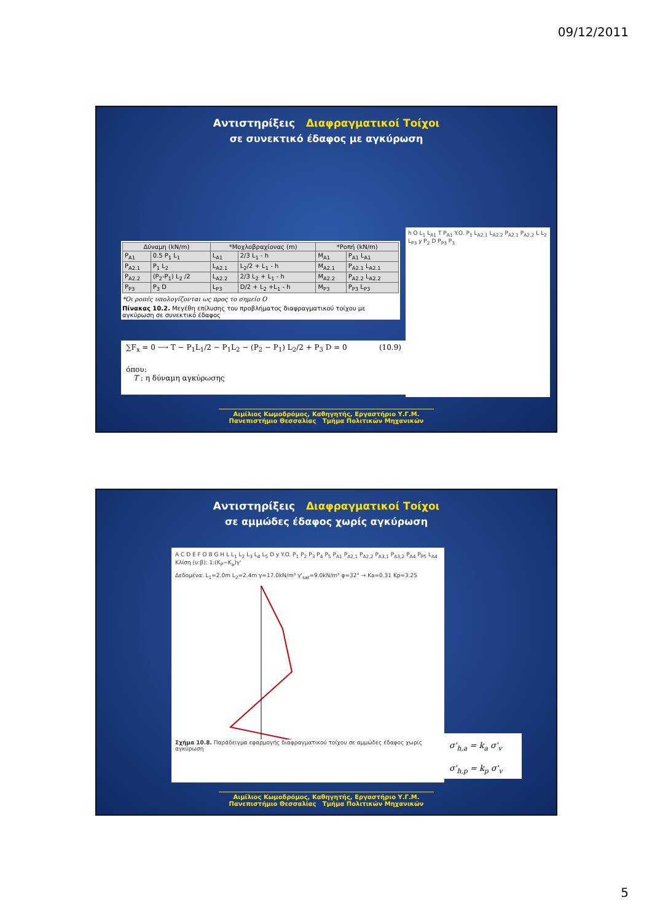09/12/2011
Αντιστηρίξεις Διαφραγματικοί Τοίχοι
σε συνεκτικό έδαφος με αγκύρωση
| Δύναμη (kN/m) | | *Μοχλοβραχίονας (m) | | *Ροπή (kN/m) | |
| --- | --- | --- | --- | --- | --- |
| P<sub>A1</sub> | 0.5 P<sub>1</sub> L<sub>1</sub> | L<sub>A1</sub> | 2/3 L<sub>1</sub> - h | M<sub>A1</sub> | P<sub>A1</sub> L<sub>A1</sub> |
| P<sub>A2.1</sub> | P<sub>1</sub> L<sub>2</sub> | L<sub>A2.1</sub> | L<sub>2</sub>/2 + L<sub>1</sub> - h | M<sub>A2.1</sub> | P<sub>A2.1</sub> L<sub>A2.1</sub> |
| P<sub>A2.2</sub> | (P<sub>2</sub>-P<sub>1</sub>) L<sub>2</sub> /2 | L<sub>A2.2</sub> | 2/3 L<sub>2</sub> + L<sub>1</sub> - h | M<sub>A2.2</sub> | P<sub>A2.2</sub> L<sub>A2.2</sub> |
| P<sub>P3</sub> | P<sub>3</sub> D | L<sub>P3</sub> | D/2 + L<sub>2</sub> +L<sub>1</sub> - h | M<sub>P3</sub> | P<sub>P3</sub> L<sub>P3</sub> |
*Οι ροπές υπολογίζονται ως προς το σημείο O
Πίνακας 10.2. Μεγέθη επίλυσης του προβλήματος διαφραγματικού τοίχου με αγκύρωση σε συνεκτικό έδαφος
∑F<sub>x</sub> = 0 ⟶ T − P<sub>1</sub>L<sub>1</sub>/2 − P<sub>1</sub>L<sub>2</sub> − (P<sub>2</sub> − P<sub>1</sub>) L<sub>2</sub>/2 + P<sub>3</sub> D = 0 (10.9)
όπου:
T : η δύναμη αγκύρωσης
h O L<sub>1</sub> L<sub>A1</sub> T P<sub>A1</sub> Y.O. P<sub>1</sub> L<sub>A2.1</sub> L<sub>A2.2</sub> P<sub>A2.1</sub> P<sub>A2.2</sub> L L<sub>2</sub> L<sub>P3</sub> y P<sub>2</sub> D P<sub>P3</sub> P<sub>3</sub>
Αιμίλιος Κωμοδρόμος, Καθηγητής, Εργαστήριο Υ.Γ.Μ.
Πανεπιστήμιο Θεσσαλίας Τμήμα Πολιτικών Μηχανικών
Αντιστηρίξεις Διαφραγματικοί Τοίχοι
σε αμμώδες έδαφος χωρίς αγκύρωση
A C D E F O B G H L L<sub>1</sub> L<sub>2</sub> L<sub>3</sub> L<sub>4</sub> L<sub>5</sub> D y Y.O. P<sub>1</sub> P<sub>2</sub> P<sub>3</sub> P<sub>4</sub> P<sub>5</sub> P<sub>A1</sub> P<sub>A2,1</sub> P<sub>A2,2</sub> P<sub>A3,1</sub> P<sub>A3,2</sub> P<sub>A4</sub> P<sub>P5</sub> L<sub>A4</sub> Κλίση (υ:β): 1:(K<sub>P</sub>−K<sub>a</sub>)γ'
Δεδομένα: L<sub>1</sub>=2.0m L<sub>2</sub>=2.4m γ=17.0kN/m³ γ'<sub>sat</sub>=9.0kN/m³ φ=32° → Ka=0.31 Kp=3.25
Σχήμα 10.8. Παράδειγμα εφαρμογής διαφραγματικού τοίχου σε αμμώδες έδαφος χωρίς αγκύρωση
σ'<sub>h,a</sub> = k<sub>a</sub> σ'<sub>v</sub>
σ'<sub>h,p</sub> = k<sub>p</sub> σ'<sub>v</sub>
Αιμίλιος Κωμοδρόμος, Καθηγητής, Εργαστήριο Υ.Γ.Μ.
Πανεπιστήμιο Θεσσαλίας Τμήμα Πολιτικών Μηχανικών
5